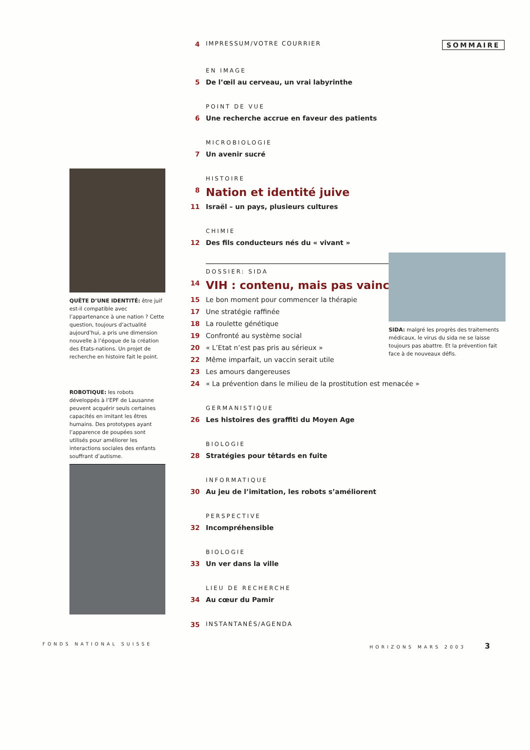4 IMPRESSUM/VOTRE COURRIER SOMMAIRE
EN IMAGE
5 De l’œil au cerveau, un vrai labyrinthe
POINT DE VUE
6 Une recherche accrue en faveur des patients
MICROBIOLOGIE
7 Un avenir sucré
HISTOIRE
8 Nation et identité juive
11 Israël – un pays, plusieurs cultures
CHIMIE
12 Des fils conducteurs nés du « vivant »
DOSSIER: SIDA
14 VIH : contenu, mais pas vaincu
15 Le bon moment pour commencer la thérapie
17 Une stratégie raffinée
18 La roulette génétique
19 Confronté au système social
20 « L’Etat n’est pas pris au sérieux »
22 Même imparfait, un vaccin serait utile
23 Les amours dangereuses
24 « La prévention dans le milieu de la prostitution est menacée »
GERMANISTIQUE
26 Les histoires des graffiti du Moyen Age
BIOLOGIE
28 Stratégies pour têtards en fuite
INFORMATIQUE
30 Au jeu de l’imitation, les robots s’améliorent
PERSPECTIVE
32 Incompréhensible
BIOLOGIE
33 Un ver dans la ville
LIEU DE RECHERCHE
34 Au cœur du Pamir
35 INSTANTANÉS/AGENDA
QUÊTE D’UNE IDENTITÉ: être juif est-il compatible avec l’appartenance à une nation ? Cette question, toujours d’actualité aujourd’hui, a pris une dimension nouvelle à l’époque de la création des Etats-nations. Un projet de recherche en histoire fait le point.
ROBOTIQUE: les robots développés à l’EPF de Lausanne peuvent acquérir seuls certaines capacités en imitant les êtres humains. Des prototypes ayant l’apparence de poupées sont utilisés pour améliorer les interactions sociales des enfants souffrant d’autisme.
SIDA: malgré les progrès des traitements médicaux, le virus du sida ne se laisse toujours pas abattre. Et la prévention fait face à de nouveaux défis.
FONDS NATIONAL SUISSE HORIZONS MARS 2003 3